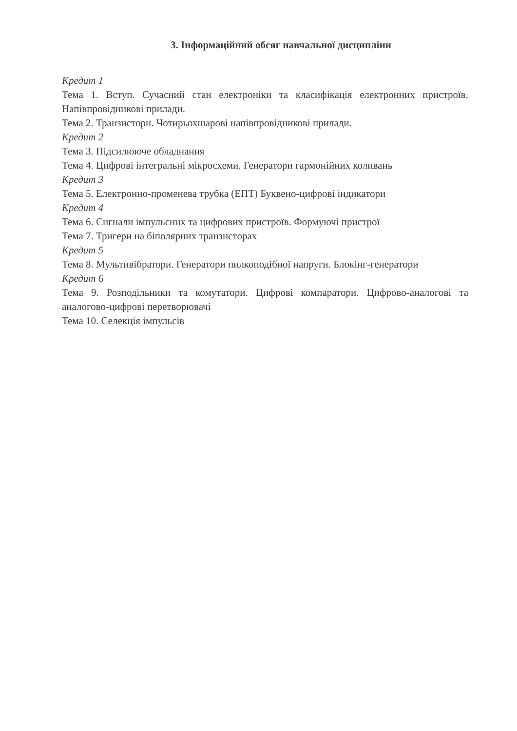3. Інформаційний обсяг навчальної дисципліни
Кредит 1
Тема 1. Вступ. Сучасний стан електроніки та класифікація електронних пристроїв. Напівпровідникові прилади.
Тема 2. Транзистори. Чотирьохшарові напівпровідникові прилади.
Кредит 2
Тема 3. Підсилююче обладнання
Тема 4. Цифрові інтегральні мікросхеми. Генератори гармонійних коливань
Кредит 3
Тема 5. Електронно-променева трубка (ЕПТ) Буквено-цифрові індикатори
Кредит 4
Тема 6. Сигнали імпульсних та цифрових пристроїв. Формуючі пристрої
Тема 7. Тригери на біполярних транзисторах
Кредит 5
Тема 8. Мультивібратори. Генератори пилкоподібної напруги. Блокінг-генератори
Кредит 6
Тема 9. Розподільники та комутатори. Цифрові компаратори. Цифрово-аналогові та аналогово-цифрові перетворювачі
Тема 10. Селекція імпульсів